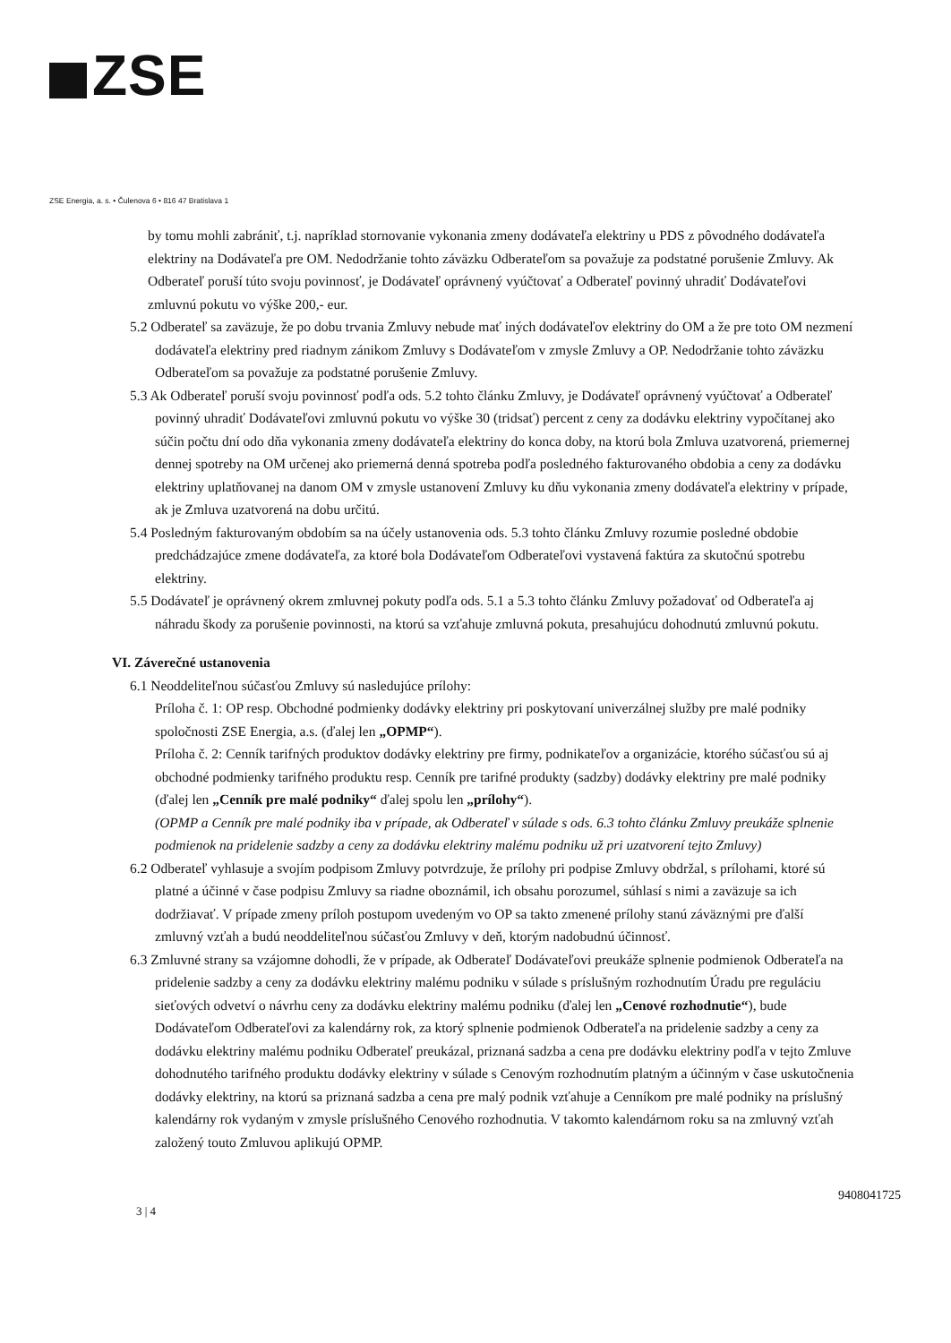ZSE
ZSE Energia, a. s. • Čulenova 6 • 816 47 Bratislava 1
by tomu mohli zabrániť, t.j. napríklad stornovanie vykonania zmeny dodávateľa elektriny u PDS z pôvodného dodávateľa elektriny na Dodávateľa pre OM. Nedodržanie tohto záväzku Odberateľom sa považuje za podstatné porušenie Zmluvy. Ak Odberateľ poruší túto svoju povinnosť, je Dodávateľ oprávnený vyúčtovať a Odberateľ povinný uhradiť Dodávateľovi zmluvnú pokutu vo výške 200,- eur.
5.2 Odberateľ sa zaväzuje, že po dobu trvania Zmluvy nebude mať iných dodávateľov elektriny do OM a že pre toto OM nezmení dodávateľa elektriny pred riadnym zánikom Zmluvy s Dodávateľom v zmysle Zmluvy a OP. Nedodržanie tohto záväzku Odberateľom sa považuje za podstatné porušenie Zmluvy.
5.3 Ak Odberateľ poruší svoju povinnosť podľa ods. 5.2 tohto článku Zmluvy, je Dodávateľ oprávnený vyúčtovať a Odberateľ povinný uhradiť Dodávateľovi zmluvnú pokutu vo výške 30 (tridsať) percent z ceny za dodávku elektriny vypočítanej ako súčin počtu dní odo dňa vykonania zmeny dodávateľa elektriny do konca doby, na ktorú bola Zmluva uzatvorená, priemernej dennej spotreby na OM určenej ako priemerná denná spotreba podľa posledného fakturovaného obdobia a ceny za dodávku elektriny uplatňovanej na danom OM v zmysle ustanovení Zmluvy ku dňu vykonania zmeny dodávateľa elektriny v prípade, ak je Zmluva uzatvorená na dobu určitú.
5.4 Posledným fakturovaným obdobím sa na účely ustanovenia ods. 5.3 tohto článku Zmluvy rozumie posledné obdobie predchádzajúce zmene dodávateľa, za ktoré bola Dodávateľom Odberateľovi vystavená faktúra za skutočnú spotrebu elektriny.
5.5 Dodávateľ je oprávnený okrem zmluvnej pokuty podľa ods. 5.1 a 5.3 tohto článku Zmluvy požadovať od Odberateľa aj náhradu škody za porušenie povinnosti, na ktorú sa vzťahuje zmluvná pokuta, presahujúcu dohodnutú zmluvnú pokutu.
VI. Záverečné ustanovenia
6.1 Neoddeliteľnou súčasťou Zmluvy sú nasledujúce prílohy:
Príloha č. 1: OP resp. Obchodné podmienky dodávky elektriny pri poskytovaní univerzálnej služby pre malé podniky spoločnosti ZSE Energia, a.s. (ďalej len „OPMP“).
Príloha č. 2: Cenník tarifných produktov dodávky elektriny pre firmy, podnikateľov a organizácie, ktorého súčasťou sú aj obchodné podmienky tarifného produktu resp. Cenník pre tarifné produkty (sadzby) dodávky elektriny pre malé podniky (ďalej len „Cenník pre malé podniky“ ďalej spolu len „prílohy“).
(OPMP a Cenník pre malé podniky iba v prípade, ak Odberateľ v súlade s ods. 6.3 tohto článku Zmluvy preukáže splnenie podmienok na pridelenie sadzby a ceny za dodávku elektriny malému podniku už pri uzatvorení tejto Zmluvy)
6.2 Odberateľ vyhlasuje a svojím podpisom Zmluvy potvrdzuje, že prílohy pri podpise Zmluvy obdržal, s prílohami, ktoré sú platné a účinné v čase podpisu Zmluvy sa riadne oboznámil, ich obsahu porozumel, súhlasí s nimi a zaväzuje sa ich dodržiavať. V prípade zmeny príloh postupom uvedeným vo OP sa takto zmenené prílohy stanú záväznými pre ďalší zmluvný vzťah a budú neoddeliteľnou súčasťou Zmluvy v deň, ktorým nadobudnú účinnosť.
6.3 Zmluvné strany sa vzájomne dohodli, že v prípade, ak Odberateľ Dodávateľovi preukáže splnenie podmienok Odberateľa na pridelenie sadzby a ceny za dodávku elektriny malému podniku v súlade s príslušným rozhodnutím Úradu pre reguláciu sieťových odvetví o návrhu ceny za dodávku elektriny malému podniku (ďalej len „Cenové rozhodnutie“), bude Dodávateľom Odberateľovi za kalendárny rok, za ktorý splnenie podmienok Odberateľa na pridelenie sadzby a ceny za dodávku elektriny malému podniku Odberateľ preukázal, priznaná sadzba a cena pre dodávku elektriny podľa v tejto Zmluve dohodnutého tarifného produktu dodávky elektriny v súlade s Cenovým rozhodnutím platným a účinným v čase uskutočnenia dodávky elektriny, na ktorú sa priznaná sadzba a cena pre malý podnik vzťahuje a Cenníkom pre malé podniky na príslušný kalendárny rok vydaným v zmysle príslušného Cenového rozhodnutia. V takomto kalendárnom roku sa na zmluvný vzťah založený touto Zmluvou aplikujú OPMP.
9408041725
3 | 4